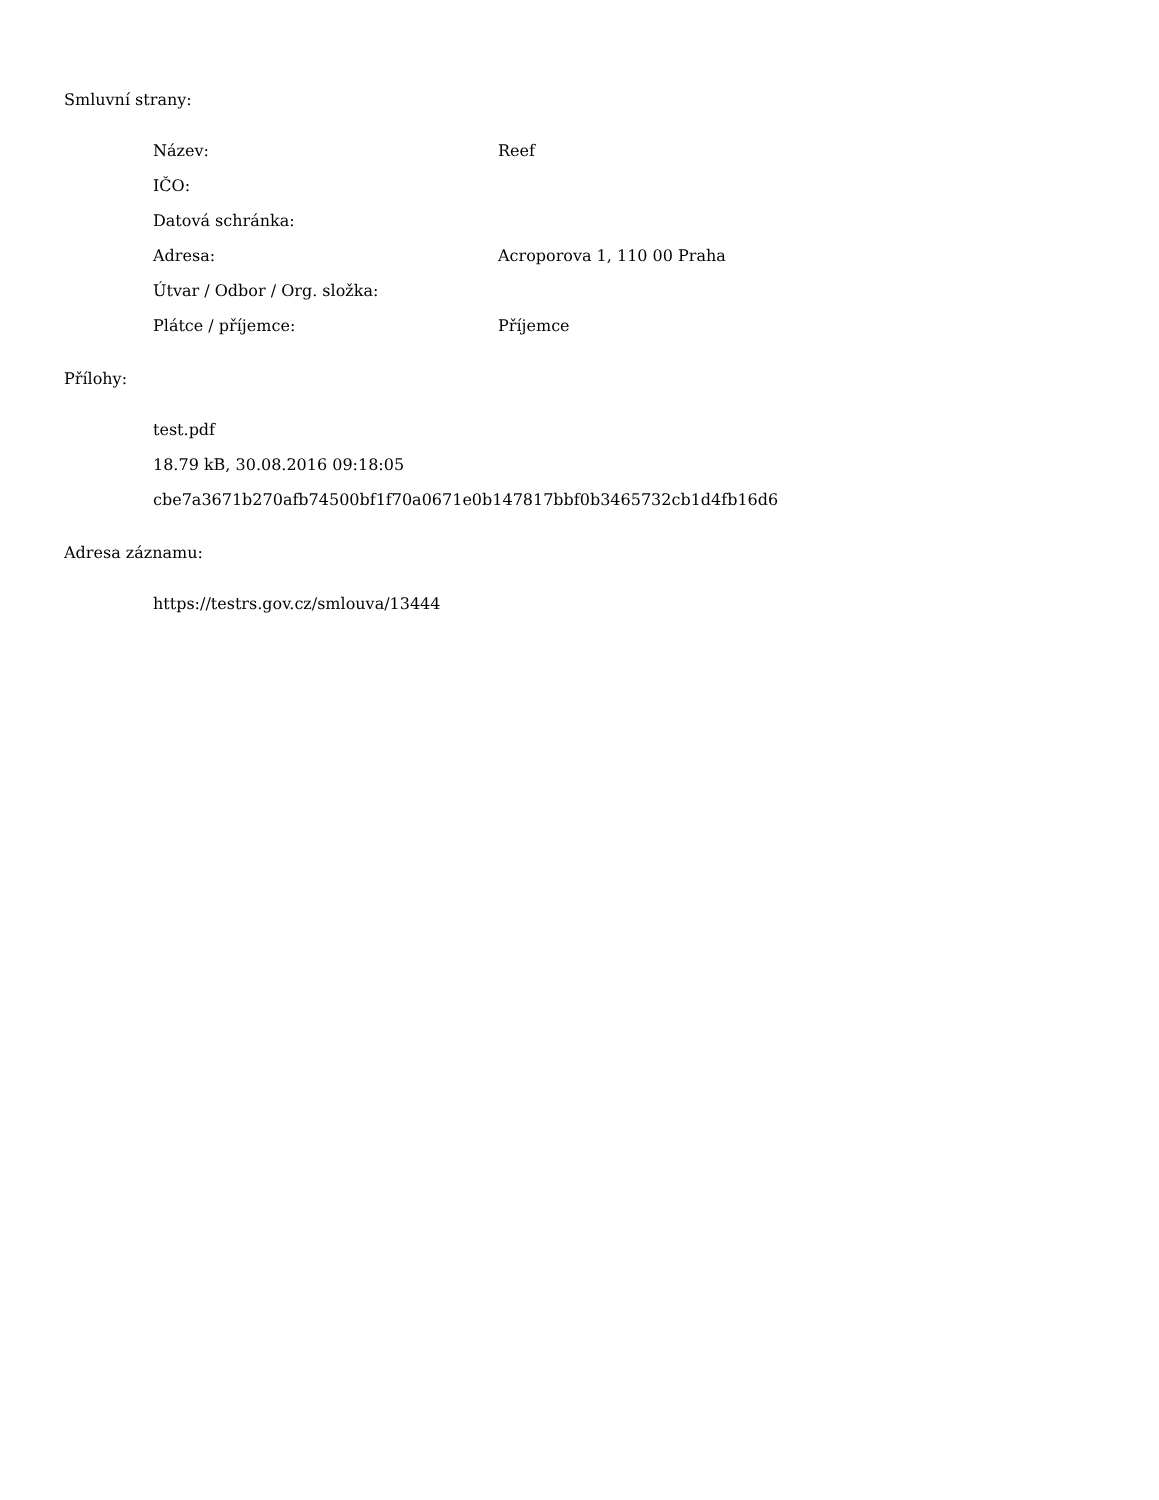Smluvní strany:
Název: Reef
IČO:
Datová schránka:
Adresa: Acroporova 1, 110 00 Praha
Útvar / Odbor / Org. složka:
Plátce / příjemce: Příjemce
Přílohy:
test.pdf
18.79 kB, 30.08.2016 09:18:05
cbe7a3671b270afb74500bf1f70a0671e0b147817bbf0b3465732cb1d4fb16d6
Adresa záznamu:
https://testrs.gov.cz/smlouva/13444